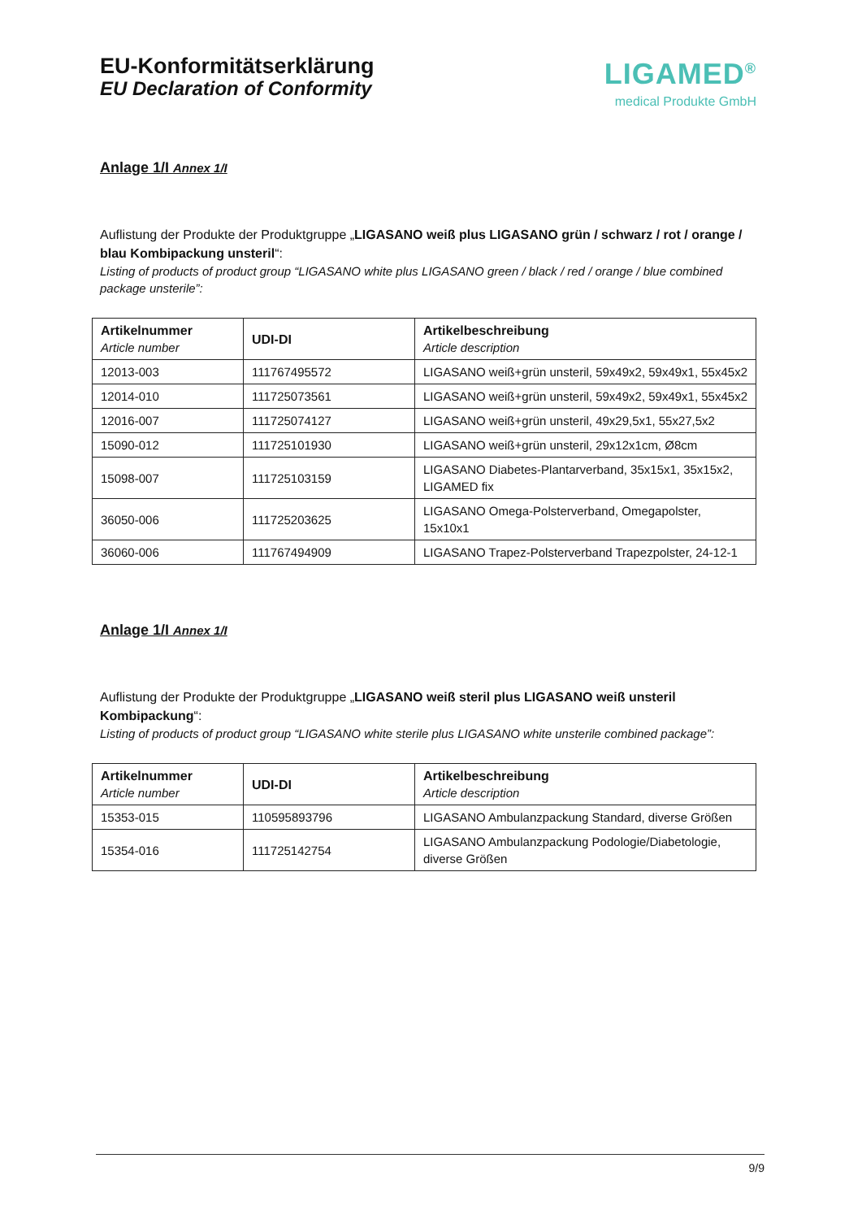EU-Konformitätserklärung
EU Declaration of Conformity
LIGAMED<sup>®</sup>
medical Produkte GmbH
Anlage 1/I Annex 1/I
Auflistung der Produkte der Produktgruppe „LIGASANO weiß plus LIGASANO grün / schwarz / rot / orange / blau Kombipackung unsteril“:
Listing of products of product group “LIGASANO white plus LIGASANO green / black / red / orange / blue combined package unsterile”:
| Artikelnummer Article number | UDI-DI | Artikelbeschreibung Article description |
| --- | --- | --- |
| 12013-003 | 111767495572 | LIGASANO weiß+grün unsteril, 59x49x2, 59x49x1, 55x45x2 |
| 12014-010 | 111725073561 | LIGASANO weiß+grün unsteril, 59x49x2, 59x49x1, 55x45x2 |
| 12016-007 | 111725074127 | LIGASANO weiß+grün unsteril, 49x29,5x1, 55x27,5x2 |
| 15090-012 | 111725101930 | LIGASANO weiß+grün unsteril, 29x12x1cm, Ø8cm |
| 15098-007 | 111725103159 | LIGASANO Diabetes-Plantarverband, 35x15x1, 35x15x2, LIGAMED fix |
| 36050-006 | 111725203625 | LIGASANO Omega-Polsterverband, Omegapolster, 15x10x1 |
| 36060-006 | 111767494909 | LIGASANO Trapez-Polsterverband Trapezpolster, 24-12-1 |
Anlage 1/I Annex 1/I
Auflistung der Produkte der Produktgruppe „LIGASANO weiß steril plus LIGASANO weiß unsteril Kombipackung“:
Listing of products of product group “LIGASANO white sterile plus LIGASANO white unsterile combined package”:
| Artikelnummer Article number | UDI-DI | Artikelbeschreibung Article description |
| --- | --- | --- |
| 15353-015 | 110595893796 | LIGASANO Ambulanzpackung Standard, diverse Größen |
| 15354-016 | 111725142754 | LIGASANO Ambulanzpackung Podologie/Diabetologie, diverse Größen |
9/9